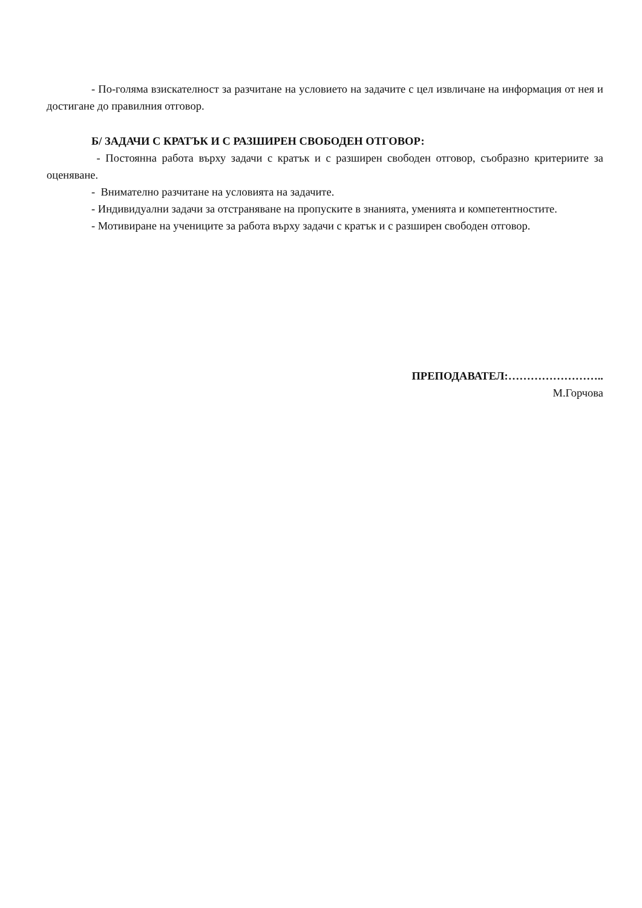- По-голяма взискателност за разчитане на условието на задачите с цел извличане на информация от нея и достигане до правилния отговор.
Б/ ЗАДАЧИ С КРАТЪК И С РАЗШИРЕН СВОБОДЕН ОТГОВОР:
- Постоянна работа върху задачи с кратък и с разширен свободен отговор, съобразно критериите за оценяване.
- Внимателно разчитане на условията на задачите.
- Индивидуални задачи за отстраняване на пропуските в знанията, уменията и компетентностите.
- Мотивиране на учениците за работа върху задачи с кратък и с разширен свободен отговор.
ПРЕПОДАВАТЕЛ:……………………..
М.Горчова